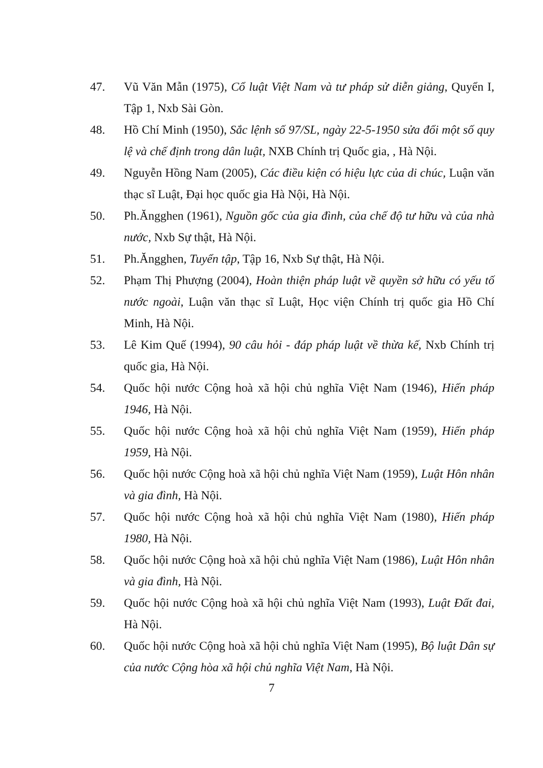47. Vũ Văn Mẫn (1975), Cổ luật Việt Nam và tư pháp sử diễn giảng, Quyển I, Tập 1, Nxb Sài Gòn.
48. Hồ Chí Minh (1950), Sắc lệnh số 97/SL, ngày 22-5-1950 sửa đổi một số quy lệ và chế định trong dân luật, NXB Chính trị Quốc gia, , Hà Nội.
49. Nguyễn Hồng Nam (2005), Các điều kiện có hiệu lực của di chúc, Luận văn thạc sĩ Luật, Đại học quốc gia Hà Nội, Hà Nội.
50. Ph.Ăngghen (1961), Nguồn gốc của gia đình, của chế độ tư hữu và của nhà nước, Nxb Sự thật, Hà Nội.
51. Ph.Ăngghen, Tuyển tập, Tập 16, Nxb Sự thật, Hà Nội.
52. Phạm Thị Phượng (2004), Hoàn thiện pháp luật về quyền sở hữu có yếu tố nước ngoài, Luận văn thạc sĩ Luật, Học viện Chính trị quốc gia Hồ Chí Minh, Hà Nội.
53. Lê Kim Quế (1994), 90 câu hỏi - đáp pháp luật về thừa kế, Nxb Chính trị quốc gia, Hà Nội.
54. Quốc hội nước Cộng hoà xã hội chủ nghĩa Việt Nam (1946), Hiến pháp 1946, Hà Nội.
55. Quốc hội nước Cộng hoà xã hội chủ nghĩa Việt Nam (1959), Hiến pháp 1959, Hà Nội.
56. Quốc hội nước Cộng hoà xã hội chủ nghĩa Việt Nam (1959), Luật Hôn nhân và gia đình, Hà Nội.
57. Quốc hội nước Cộng hoà xã hội chủ nghĩa Việt Nam (1980), Hiến pháp 1980, Hà Nội.
58. Quốc hội nước Cộng hoà xã hội chủ nghĩa Việt Nam (1986), Luật Hôn nhân và gia đình, Hà Nội.
59. Quốc hội nước Cộng hoà xã hội chủ nghĩa Việt Nam (1993), Luật Đất đai, Hà Nội.
60. Quốc hội nước Cộng hoà xã hội chủ nghĩa Việt Nam (1995), Bộ luật Dân sự của nước Cộng hòa xã hội chủ nghĩa Việt Nam, Hà Nội.
7